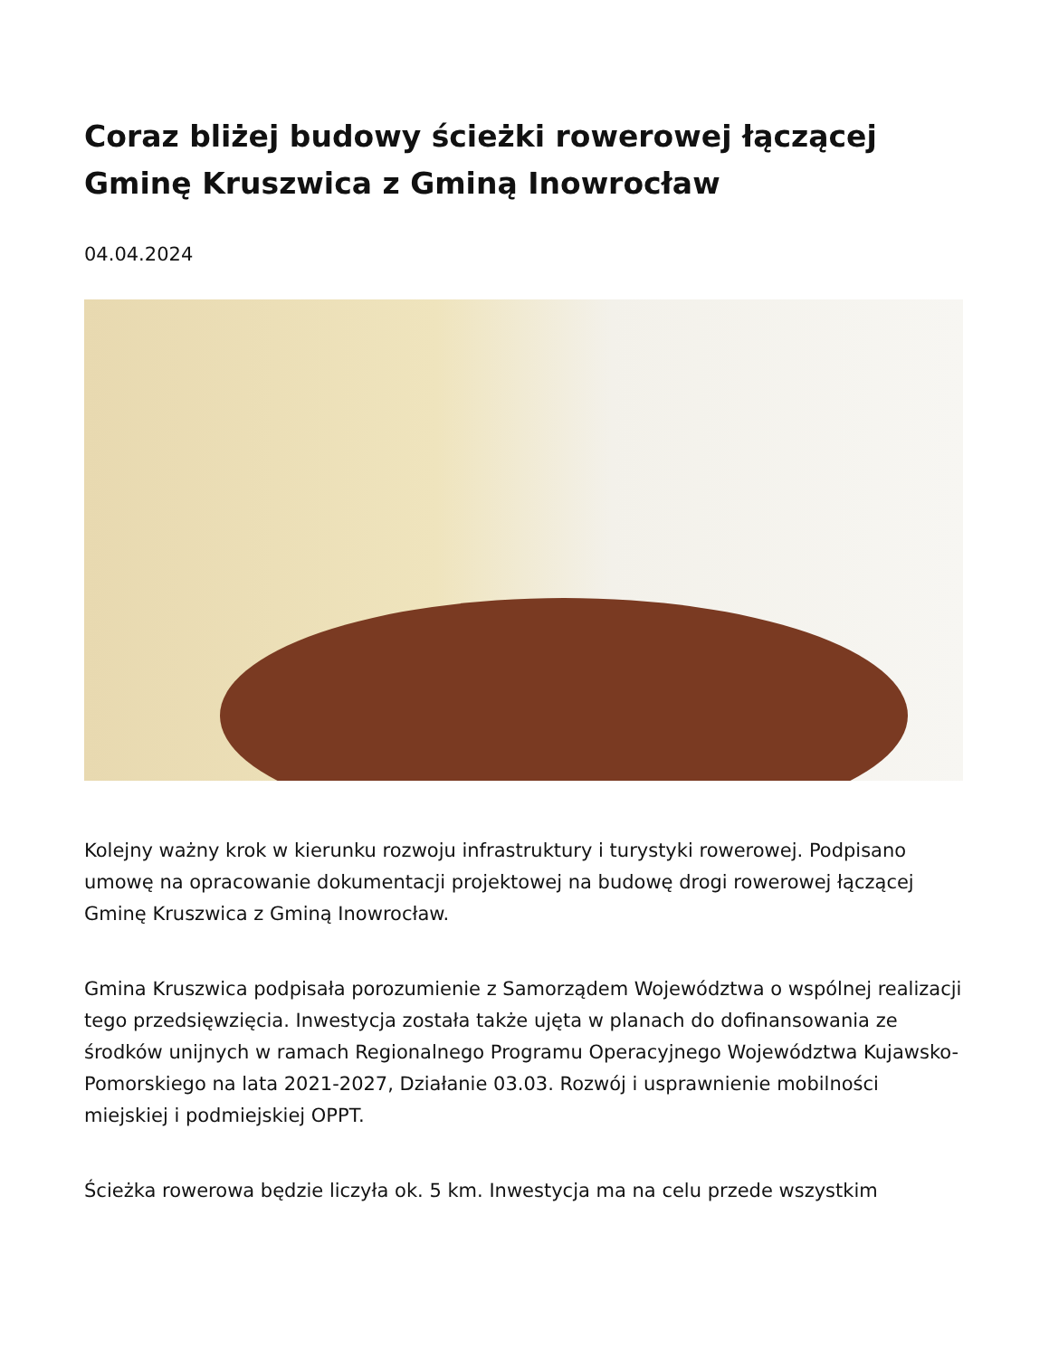Coraz bliżej budowy ścieżki rowerowej łączącej Gminę Kruszwica z Gminą Inowrocław
04.04.2024
Kolejny ważny krok w kierunku rozwoju infrastruktury i turystyki rowerowej. Podpisano umowę na opracowanie dokumentacji projektowej na budowę drogi rowerowej łączącej Gminę Kruszwica z Gminą Inowrocław.
Gmina Kruszwica podpisała porozumienie z Samorządem Województwa o wspólnej realizacji tego przedsięwzięcia. Inwestycja została także ujęta w planach do dofinansowania ze środków unijnych w ramach Regionalnego Programu Operacyjnego Województwa Kujawsko-Pomorskiego na lata 2021-2027, Działanie 03.03. Rozwój i usprawnienie mobilności miejskiej i podmiejskiej OPPT.
Ścieżka rowerowa będzie liczyła ok. 5 km. Inwestycja ma na celu przede wszystkim